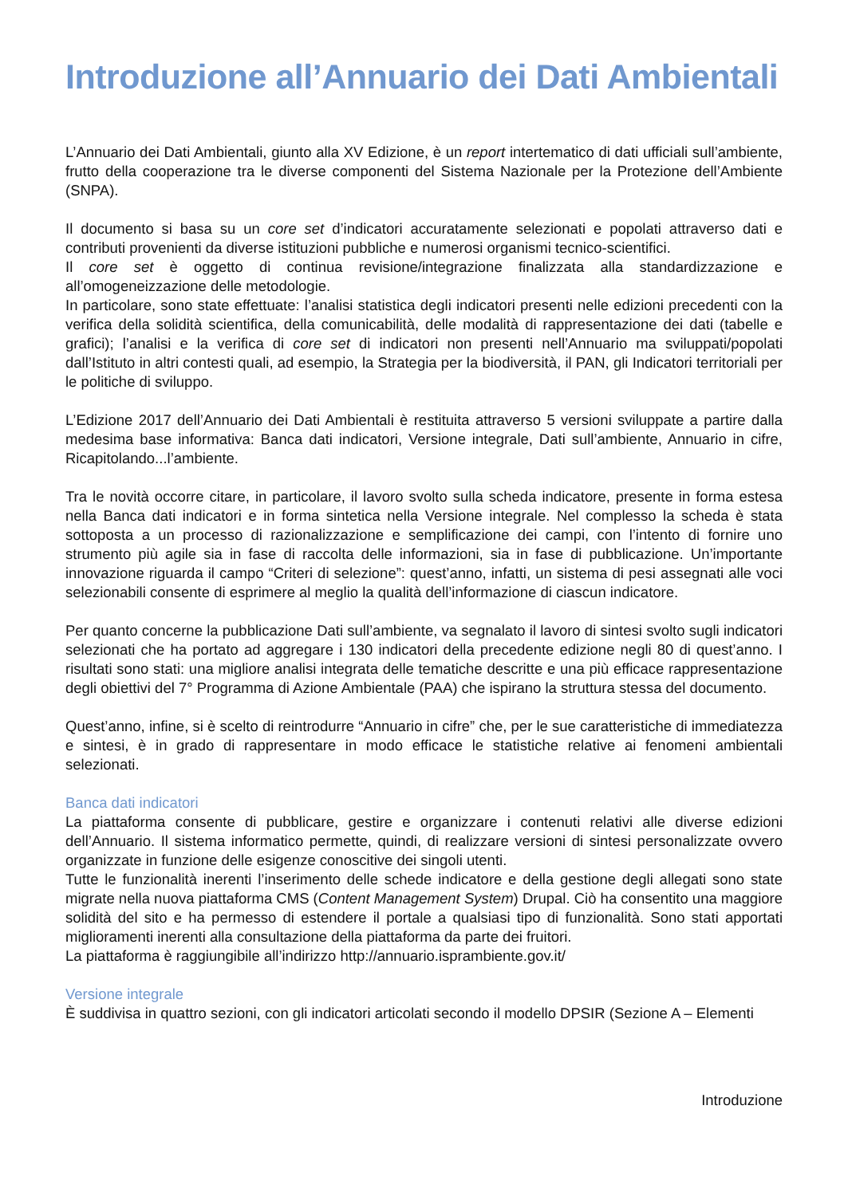Introduzione all’Annuario dei Dati Ambientali
L’Annuario dei Dati Ambientali, giunto alla XV Edizione, è un report intertematico di dati ufficiali sull’ambiente, frutto della cooperazione tra le diverse componenti del Sistema Nazionale per la Protezione dell’Ambiente (SNPA).
Il documento si basa su un core set d’indicatori accuratamente selezionati e popolati attraverso dati e contributi provenienti da diverse istituzioni pubbliche e numerosi organismi tecnico-scientifici.
Il core set è oggetto di continua revisione/integrazione finalizzata alla standardizzazione e all’omogeneizzazione delle metodologie.
In particolare, sono state effettuate: l’analisi statistica degli indicatori presenti nelle edizioni precedenti con la verifica della solidità scientifica, della comunicabilità, delle modalità di rappresentazione dei dati (tabelle e grafici); l’analisi e la verifica di core set di indicatori non presenti nell’Annuario ma sviluppati/popolati dall’Istituto in altri contesti quali, ad esempio, la Strategia per la biodiversità, il PAN, gli Indicatori territoriali per le politiche di sviluppo.
L’Edizione 2017 dell’Annuario dei Dati Ambientali è restituita attraverso 5 versioni sviluppate a partire dalla medesima base informativa: Banca dati indicatori, Versione integrale, Dati sull’ambiente, Annuario in cifre, Ricapitolando...l’ambiente.
Tra le novità occorre citare, in particolare, il lavoro svolto sulla scheda indicatore, presente in forma estesa nella Banca dati indicatori e in forma sintetica nella Versione integrale. Nel complesso la scheda è stata sottoposta a un processo di razionalizzazione e semplificazione dei campi, con l’intento di fornire uno strumento più agile sia in fase di raccolta delle informazioni, sia in fase di pubblicazione. Un’importante innovazione riguarda il campo “Criteri di selezione”: quest’anno, infatti, un sistema di pesi assegnati alle voci selezionabili consente di esprimere al meglio la qualità dell’informazione di ciascun indicatore.
Per quanto concerne la pubblicazione Dati sull’ambiente, va segnalato il lavoro di sintesi svolto sugli indicatori selezionati che ha portato ad aggregare i 130 indicatori della precedente edizione negli 80 di quest’anno. I risultati sono stati: una migliore analisi integrata delle tematiche descritte e una più efficace rappresentazione degli obiettivi del 7° Programma di Azione Ambientale (PAA) che ispirano la struttura stessa del documento.
Quest’anno, infine, si è scelto di reintrodurre “Annuario in cifre” che, per le sue caratteristiche di immediatezza e sintesi, è in grado di rappresentare in modo efficace le statistiche relative ai fenomeni ambientali selezionati.
Banca dati indicatori
La piattaforma consente di pubblicare, gestire e organizzare i contenuti relativi alle diverse edizioni dell’Annuario. Il sistema informatico permette, quindi, di realizzare versioni di sintesi personalizzate ovvero organizzate in funzione delle esigenze conoscitive dei singoli utenti.
Tutte le funzionalità inerenti l’inserimento delle schede indicatore e della gestione degli allegati sono state migrate nella nuova piattaforma CMS (Content Management System) Drupal. Ciò ha consentito una maggiore solidità del sito e ha permesso di estendere il portale a qualsiasi tipo di funzionalità. Sono stati apportati miglioramenti inerenti alla consultazione della piattaforma da parte dei fruitori.
La piattaforma è raggiungibile all’indirizzo http://annuario.isprambiente.gov.it/
Versione integrale
È suddivisa in quattro sezioni, con gli indicatori articolati secondo il modello DPSIR (Sezione A – Elementi
Introduzione